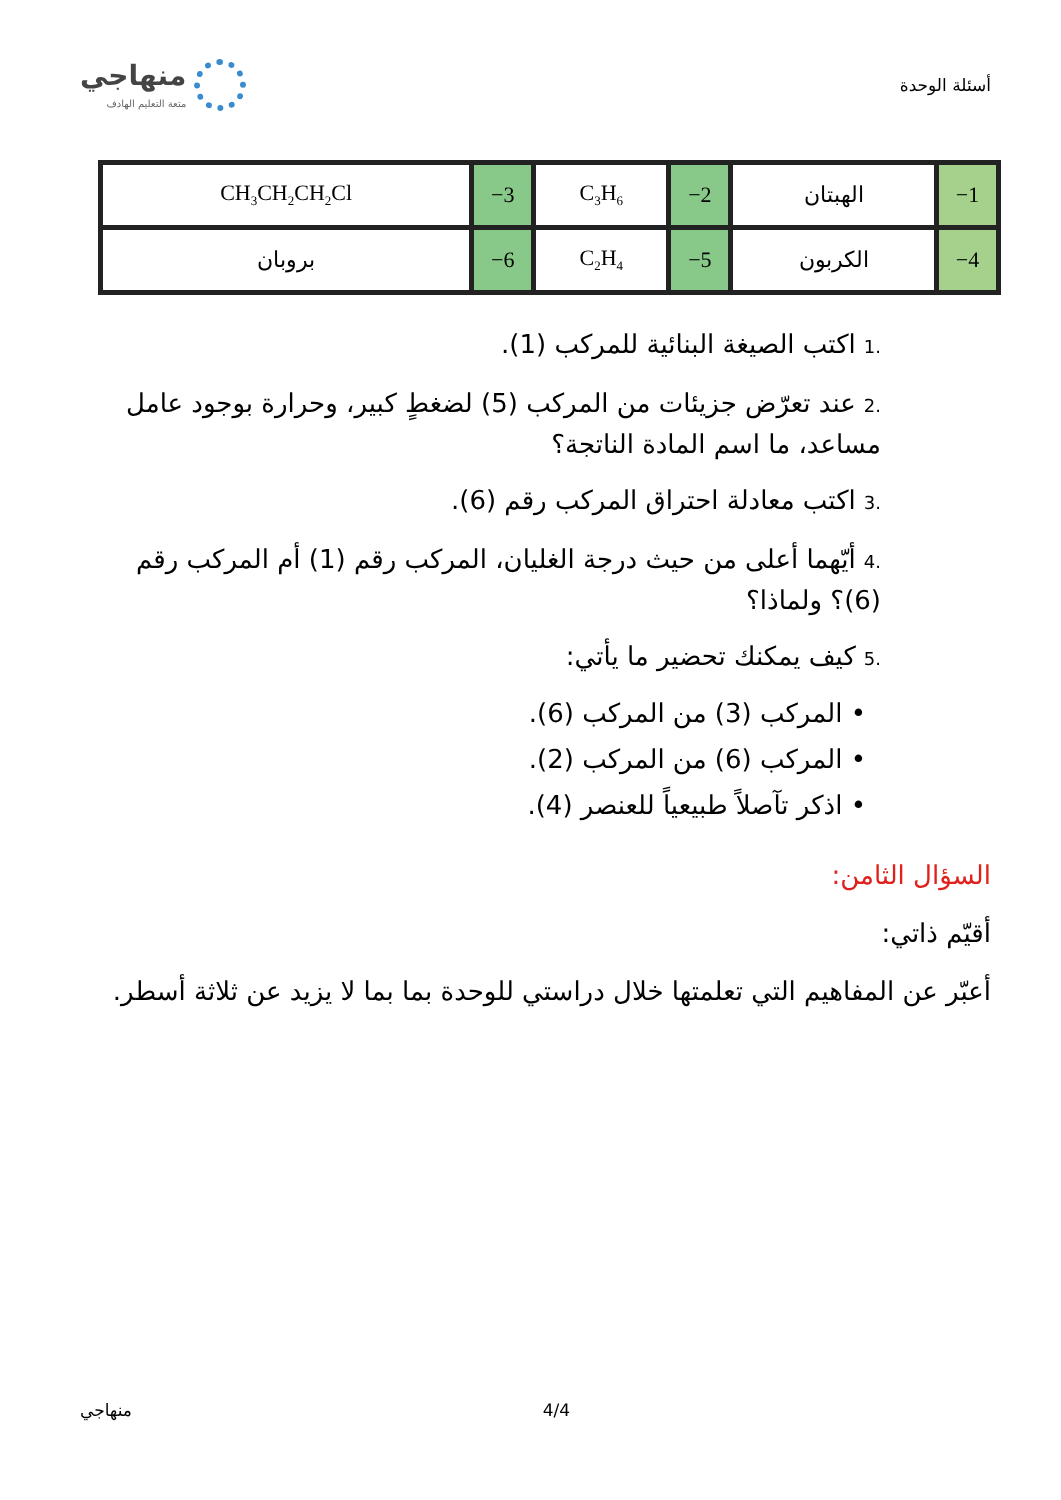أسئلة الوحدة
منهاجي
متعة التعليم الهادف
| 1− | الهبتان | 2− | C<sub>3</sub>H<sub>6</sub> | 3− | CH<sub>3</sub>CH<sub>2</sub>CH<sub>2</sub>Cl |
| 4− | الكربون | 5− | C<sub>2</sub>H<sub>4</sub> | 6− | بروبان |
.1اكتب الصيغة البنائية للمركب (1).
.2عند تعرّض جزيئات من المركب (5) لضغطٍ كبير، وحرارة بوجود عامل مساعد، ما اسم المادة الناتجة؟
.3اكتب معادلة احتراق المركب رقم (6).
.4أيّهما أعلى من حيث درجة الغليان، المركب رقم (1) أم المركب رقم (6)؟ ولماذا؟
.5كيف يمكنك تحضير ما يأتي:
• المركب (3) من المركب (6).
• المركب (6) من المركب (2).
• اذكر تآصلاً طبيعياً للعنصر (4).
السؤال الثامن:
أقيّم ذاتي:
أعبّر عن المفاهيم التي تعلمتها خلال دراستي للوحدة بما بما لا يزيد عن ثلاثة أسطر.
منهاجي 4/4